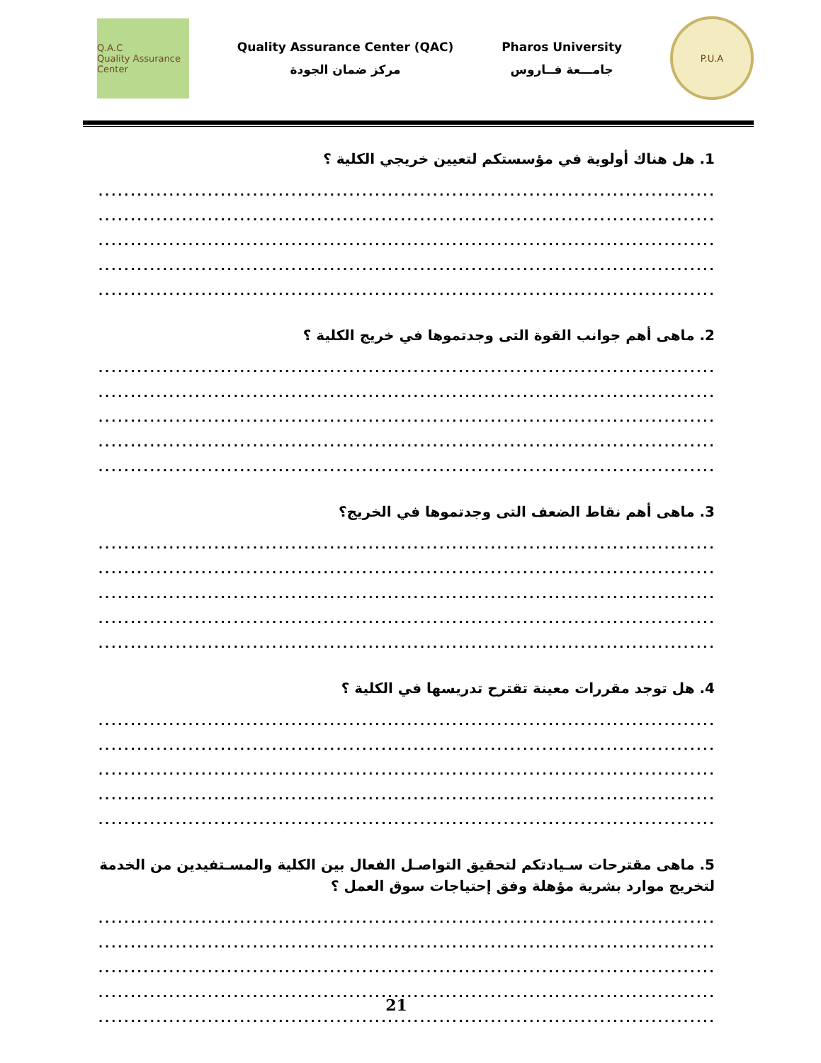Q.A.C
Quality Assurance Center
Quality Assurance Center (QAC)
مركز ضمان الجودة
Pharos University
جامـــعة فــاروس
P.U.A
1. هل هناك أولوية في مؤسستكم لتعيين خريجي الكلية ؟
.............................................................................................................................................................................
.............................................................................................................................................................................
.............................................................................................................................................................................
.............................................................................................................................................................................
.............................................................................................................................................................................
2. ماهى أهم جوانب القوة التى وجدتموها في خريج الكلية ؟
.............................................................................................................................................................................
.............................................................................................................................................................................
.............................................................................................................................................................................
.............................................................................................................................................................................
.............................................................................................................................................................................
3. ماهى أهم نقاط الضعف التى وجدتموها في الخريج؟
.............................................................................................................................................................................
.............................................................................................................................................................................
.............................................................................................................................................................................
.............................................................................................................................................................................
.............................................................................................................................................................................
4. هل توجد مقررات معينة تقترح تدريسها في الكلية ؟
.............................................................................................................................................................................
.............................................................................................................................................................................
.............................................................................................................................................................................
.............................................................................................................................................................................
.............................................................................................................................................................................
5. ماهى مقترحات سـيادتكم لتحقيق التواصـل الفعال بين الكلية والمسـتفيدين من الخدمة لتخريج موارد بشرية مؤهلة وفق إحتياجات سوق العمل ؟
.............................................................................................................................................................................
.............................................................................................................................................................................
.............................................................................................................................................................................
.............................................................................................................................................................................
.............................................................................................................................................................................
21